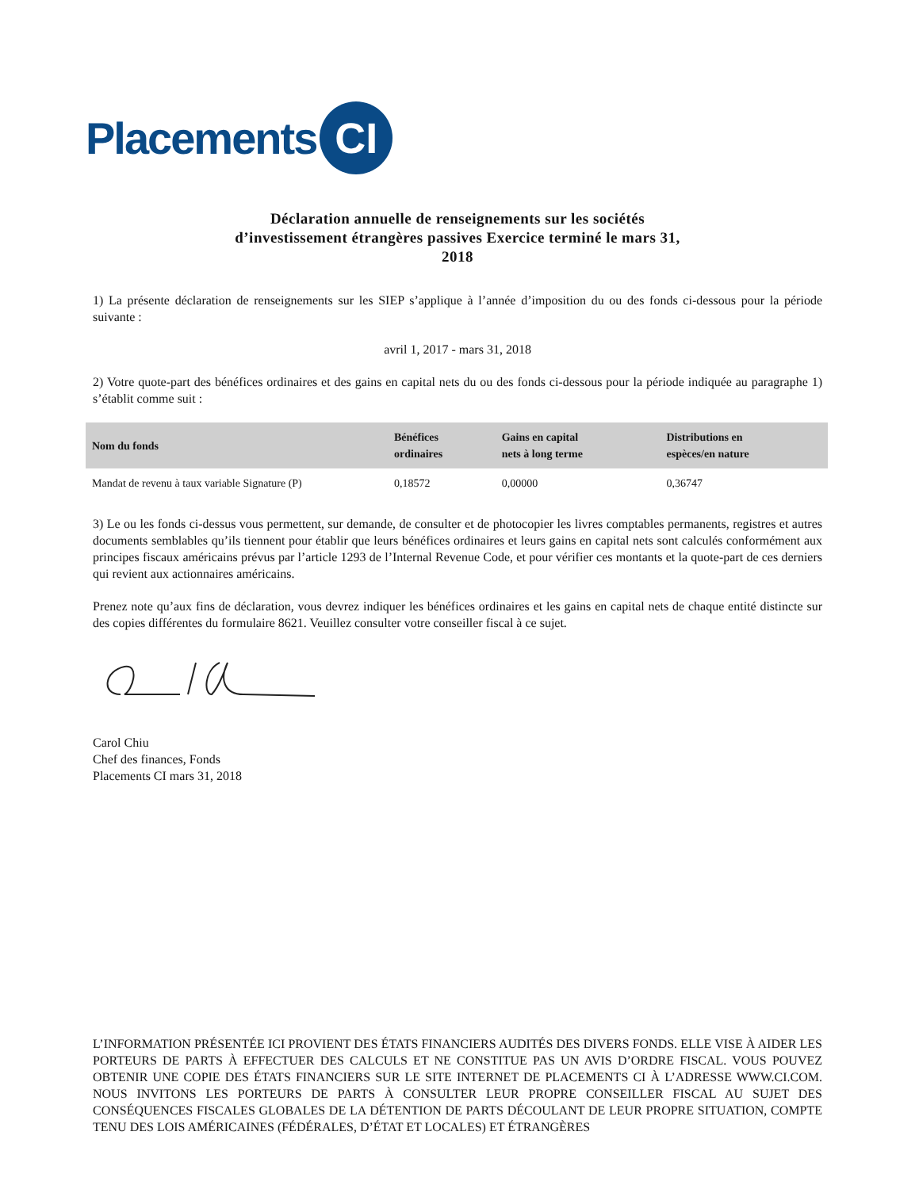Placements CI
Déclaration annuelle de renseignements sur les sociétés
d’investissement étrangères passives Exercice terminé le mars 31,
2018
1) La présente déclaration de renseignements sur les SIEP s’applique à l’année d’imposition du ou des fonds ci-dessous pour la période suivante :
avril 1, 2017 - mars 31, 2018
2) Votre quote-part des bénéfices ordinaires et des gains en capital nets du ou des fonds ci-dessous pour la période indiquée au paragraphe 1) s’établit comme suit :
| Nom du fonds | Bénéfices ordinaires | Gains en capital nets à long terme | Distributions en espèces/en nature |
| --- | --- | --- | --- |
| Mandat de revenu à taux variable Signature (P) | 0,18572 | 0,00000 | 0,36747 |
3) Le ou les fonds ci-dessus vous permettent, sur demande, de consulter et de photocopier les livres comptables permanents, registres et autres documents semblables qu’ils tiennent pour établir que leurs bénéfices ordinaires et leurs gains en capital nets sont calculés conformément aux principes fiscaux américains prévus par l’article 1293 de l’Internal Revenue Code, et pour vérifier ces montants et la quote-part de ces derniers qui revient aux actionnaires américains.
Prenez note qu’aux fins de déclaration, vous devrez indiquer les bénéfices ordinaires et les gains en capital nets de chaque entité distincte sur des copies différentes du formulaire 8621. Veuillez consulter votre conseiller fiscal à ce sujet.
Carol Chiu
Chef des finances, Fonds
Placements CI mars 31, 2018
L’INFORMATION PRÉSENTÉE ICI PROVIENT DES ÉTATS FINANCIERS AUDITÉS DES DIVERS FONDS. ELLE VISE À AIDER LES PORTEURS DE PARTS À EFFECTUER DES CALCULS ET NE CONSTITUE PAS UN AVIS D’ORDRE FISCAL. VOUS POUVEZ OBTENIR UNE COPIE DES ÉTATS FINANCIERS SUR LE SITE INTERNET DE PLACEMENTS CI À L’ADRESSE WWW.CI.COM. NOUS INVITONS LES PORTEURS DE PARTS À CONSULTER LEUR PROPRE CONSEILLER FISCAL AU SUJET DES CONSÉQUENCES FISCALES GLOBALES DE LA DÉTENTION DE PARTS DÉCOULANT DE LEUR PROPRE SITUATION, COMPTE TENU DES LOIS AMÉRICAINES (FÉDÉRALES, D’ÉTAT ET LOCALES) ET ÉTRANGÈRES